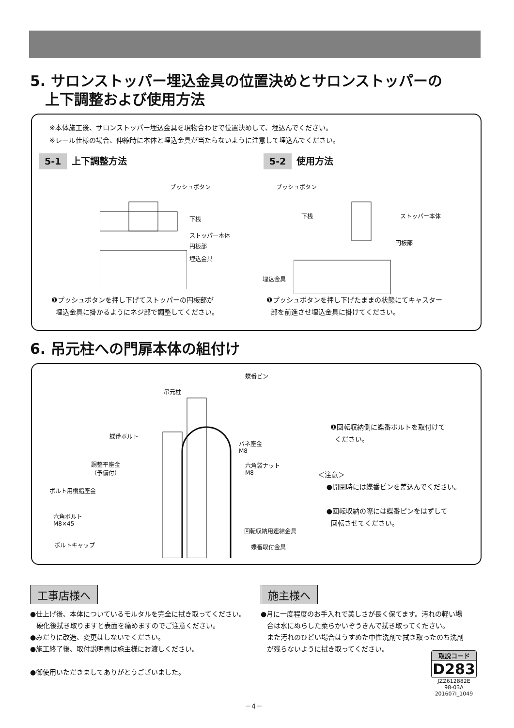5. サロンストッパー埋込金具の位置決めとサロンストッパーの
上下調整および使用方法
※本体施工後、サロンストッパー埋込金具を現物合わせで位置決めして、埋込んでください。
※レール仕様の場合、伸縮時に本体と埋込金具が当たらないように注意して埋込んでください。
5-1 上下調整方法 5-2 使用方法
プッシュボタン
下桟
ストッパー本体
円板部
埋込金具
プッシュボタン
下桟 ストッパー本体
円板部
埋込金具
❶プッシュボタンを押し下げてストッパーの円板部が
埋込金具に掛かるようにネジ部で調整してください。
❶プッシュボタンを押し下げたままの状態にてキャスター
部を前進させ埋込金具に掛けてください。
6. 吊元柱への門扉本体の組付け
蝶番ピン
吊元柱
蝶番ボルト
バネ座金
M8
調整平座金
（予備付）
六角袋ナット
M8
ボルト用樹脂座金
六角ボルト
M8×45
回転収納用連結金具
蝶番取付金具
ボルトキャップ
❶回転収納側に蝶番ボルトを取付けて
ください。
＜注意＞
●開閉時には蝶番ピンを差込んでください。
●回転収納の際には蝶番ピンをはずして
回転させてください。
工事店様へ
●仕上げ後、本体についているモルタルを完全に拭き取ってください。
硬化後拭き取りますと表面を痛めますのでご注意ください。
●みだりに改造、変更はしないでください。
●施工終了後、取付説明書は施主様にお渡しください。
●御使用いただきましてありがとうございました。
施主様へ
●月に一度程度のお手入れで美しさが長く保てます。汚れの軽い場
合は水にぬらした柔らかいぞうきんで拭き取ってください。
また汚れのひどい場合はうすめた中性洗剤で拭き取ったのち洗剤
が残らないように拭き取ってください。
取説コード
D283
JZZ612882E
98-03A
201607I_1049
－4－